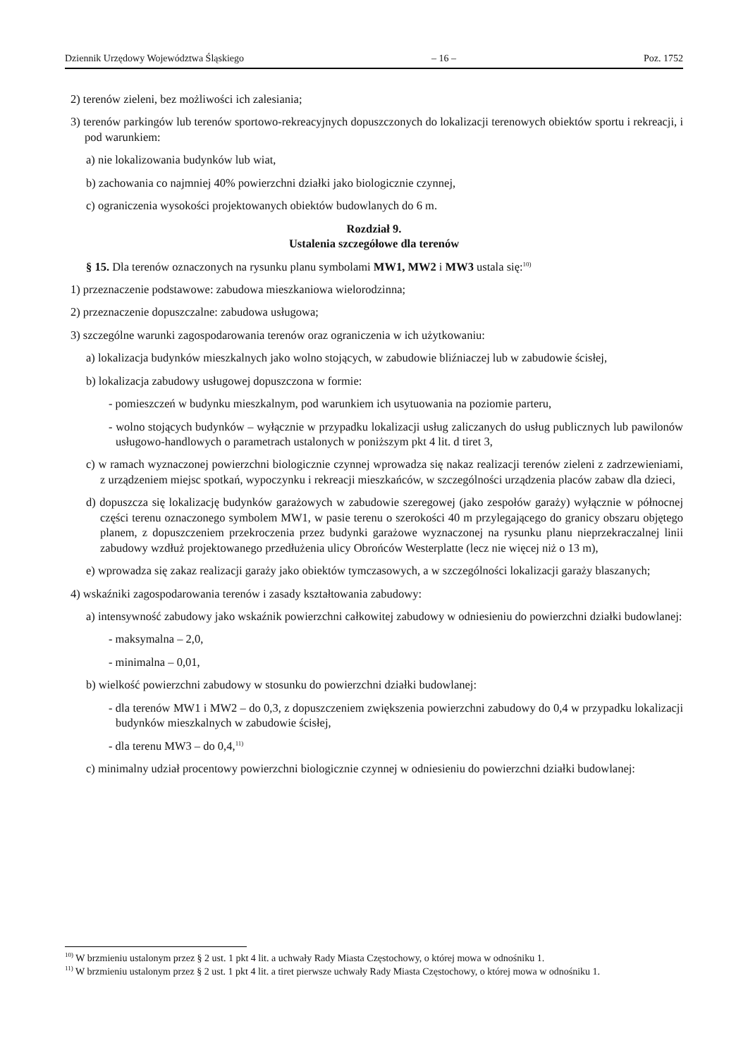Dziennik Urzędowy Województwa Śląskiego – 16 – Poz. 1752
2) terenów zieleni, bez możliwości ich zalesiania;
3) terenów parkingów lub terenów sportowo-rekreacyjnych dopuszczonych do lokalizacji terenowych obiektów sportu i rekreacji, i pod warunkiem:
a) nie lokalizowania budynków lub wiat,
b) zachowania co najmniej 40% powierzchni działki jako biologicznie czynnej,
c) ograniczenia wysokości projektowanych obiektów budowlanych do 6 m.
Rozdział 9.
Ustalenia szczegółowe dla terenów
§ 15. Dla terenów oznaczonych na rysunku planu symbolami MW1, MW2 i MW3 ustala się:<sup>10)</sup>
1) przeznaczenie podstawowe: zabudowa mieszkaniowa wielorodzinna;
2) przeznaczenie dopuszczalne: zabudowa usługowa;
3) szczególne warunki zagospodarowania terenów oraz ograniczenia w ich użytkowaniu:
a) lokalizacja budynków mieszkalnych jako wolno stojących, w zabudowie bliźniaczej lub w zabudowie ścisłej,
b) lokalizacja zabudowy usługowej dopuszczona w formie:
- pomieszczeń w budynku mieszkalnym, pod warunkiem ich usytuowania na poziomie parteru,
- wolno stojących budynków – wyłącznie w przypadku lokalizacji usług zaliczanych do usług publicznych lub pawilonów usługowo-handlowych o parametrach ustalonych w poniższym pkt 4 lit. d tiret 3,
c) w ramach wyznaczonej powierzchni biologicznie czynnej wprowadza się nakaz realizacji terenów zieleni z zadrzewieniami, z urządzeniem miejsc spotkań, wypoczynku i rekreacji mieszkańców, w szczególności urządzenia placów zabaw dla dzieci,
d) dopuszcza się lokalizację budynków garażowych w zabudowie szeregowej (jako zespołów garaży) wyłącznie w północnej części terenu oznaczonego symbolem MW1, w pasie terenu o szerokości 40 m przylegającego do granicy obszaru objętego planem, z dopuszczeniem przekroczenia przez budynki garażowe wyznaczonej na rysunku planu nieprzekraczalnej linii zabudowy wzdłuż projektowanego przedłużenia ulicy Obrońców Westerplatte (lecz nie więcej niż o 13 m),
e) wprowadza się zakaz realizacji garaży jako obiektów tymczasowych, a w szczególności lokalizacji garaży blaszanych;
4) wskaźniki zagospodarowania terenów i zasady kształtowania zabudowy:
a) intensywność zabudowy jako wskaźnik powierzchni całkowitej zabudowy w odniesieniu do powierzchni działki budowlanej:
- maksymalna – 2,0,
- minimalna – 0,01,
b) wielkość powierzchni zabudowy w stosunku do powierzchni działki budowlanej:
- dla terenów MW1 i MW2 – do 0,3, z dopuszczeniem zwiększenia powierzchni zabudowy do 0,4 w przypadku lokalizacji budynków mieszkalnych w zabudowie ścisłej,
- dla terenu MW3 – do 0,4,<sup>11)</sup>
c) minimalny udział procentowy powierzchni biologicznie czynnej w odniesieniu do powierzchni działki budowlanej:
<sup>10)</sup> W brzmieniu ustalonym przez § 2 ust. 1 pkt 4 lit. a uchwały Rady Miasta Częstochowy, o której mowa w odnośniku 1.
<sup>11)</sup> W brzmieniu ustalonym przez § 2 ust. 1 pkt 4 lit. a tiret pierwsze uchwały Rady Miasta Częstochowy, o której mowa w odnośniku 1.